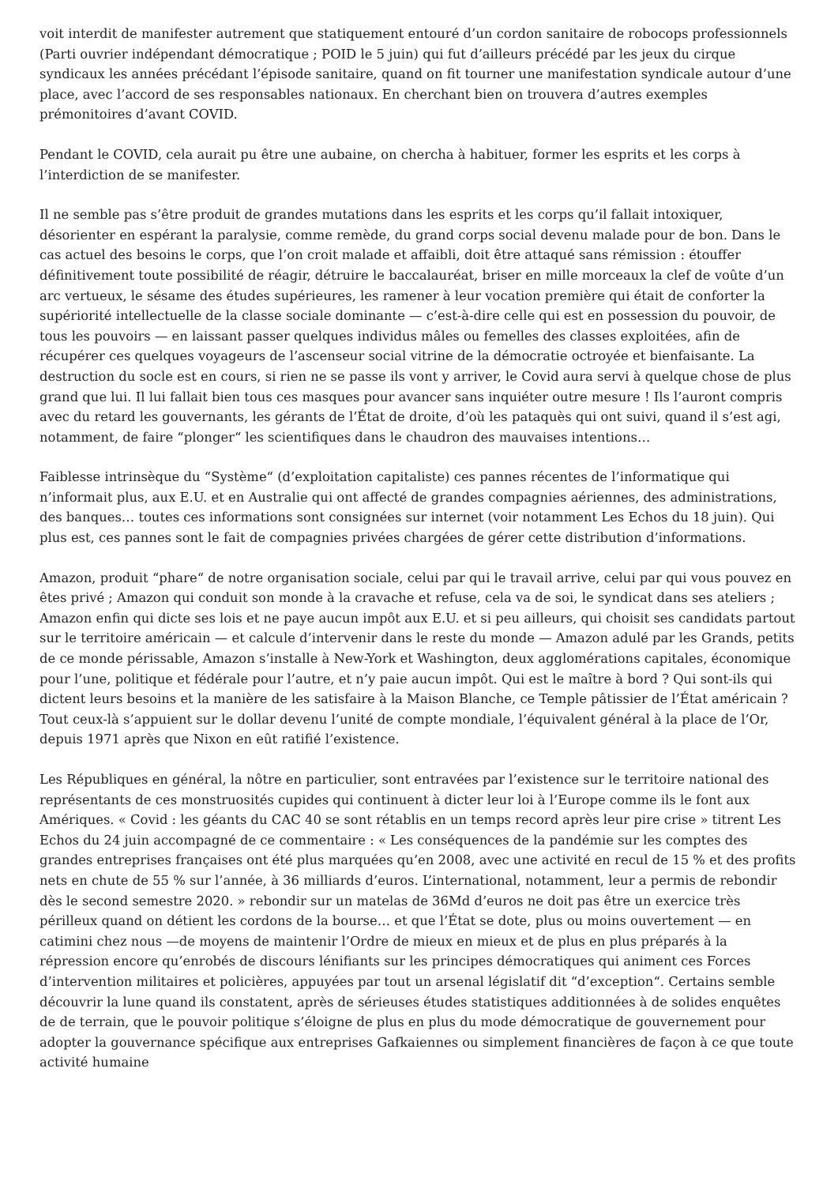voit interdit de manifester autrement que statiquement entouré d’un cordon sanitaire de robocops professionnels (Parti ouvrier indépendant démocratique ; POID le 5 juin) qui fut d’ailleurs précédé par les jeux du cirque syndicaux les années précédant l’épisode sanitaire, quand on fit tourner une manifestation syndicale autour d’une place, avec l’accord de ses responsables nationaux. En cherchant bien on trouvera d’autres exemples prémonitoires d’avant COVID.
Pendant le COVID, cela aurait pu être une aubaine, on chercha à habituer, former les esprits et les corps à l’interdiction de se manifester.
Il ne semble pas s’être produit de grandes mutations dans les esprits et les corps qu’il fallait intoxiquer, désorienter en espérant la paralysie, comme remède, du grand corps social devenu malade pour de bon. Dans le cas actuel des besoins le corps, que l’on croit malade et affaibli, doit être attaqué sans rémission : étouffer définitivement toute possibilité de réagir, détruire le baccalauréat, briser en mille morceaux la clef de voûte d’un arc vertueux, le sésame des études supérieures, les ramener à leur vocation première qui était de conforter la supériorité intellectuelle de la classe sociale dominante — c’est-à-dire celle qui est en possession du pouvoir, de tous les pouvoirs — en laissant passer quelques individus mâles ou femelles des classes exploitées, afin de récupérer ces quelques voyageurs de l’ascenseur social vitrine de la démocratie octroyée et bienfaisante. La destruction du socle est en cours, si rien ne se passe ils vont y arriver, le Covid aura servi à quelque chose de plus grand que lui. Il lui fallait bien tous ces masques pour avancer sans inquiéter outre mesure ! Ils l’auront compris avec du retard les gouvernants, les gérants de l’État de droite, d’où les pataquès qui ont suivi, quand il s’est agi, notamment, de faire “plonger“ les scientifiques dans le chaudron des mauvaises intentions…
Faiblesse intrinsèque du “Système“ (d’exploitation capitaliste) ces pannes récentes de l’informatique qui n’informait plus, aux E.U. et en Australie qui ont affecté de grandes compagnies aériennes, des administrations, des banques… toutes ces informations sont consignées sur internet (voir notamment Les Echos du 18 juin). Qui plus est, ces pannes sont le fait de compagnies privées chargées de gérer cette distribution d’informations.
Amazon, produit “phare“ de notre organisation sociale, celui par qui le travail arrive, celui par qui vous pouvez en êtes privé ; Amazon qui conduit son monde à la cravache et refuse, cela va de soi, le syndicat dans ses ateliers ; Amazon enfin qui dicte ses lois et ne paye aucun impôt aux E.U. et si peu ailleurs, qui choisit ses candidats partout sur le territoire américain — et calcule d’intervenir dans le reste du monde — Amazon adulé par les Grands, petits de ce monde périssable, Amazon s’installe à New-York et Washington, deux agglomérations capitales, économique pour l’une, politique et fédérale pour l’autre, et n’y paie aucun impôt. Qui est le maître à bord ? Qui sont-ils qui dictent leurs besoins et la manière de les satisfaire à la Maison Blanche, ce Temple pâtissier de l’État américain ? Tout ceux-là s’appuient sur le dollar devenu l’unité de compte mondiale, l’équivalent général à la place de l’Or, depuis 1971 après que Nixon en eût ratifié l’existence.
Les Républiques en général, la nôtre en particulier, sont entravées par l’existence sur le territoire national des représentants de ces monstruosités cupides qui continuent à dicter leur loi à l’Europe comme ils le font aux Amériques. « Covid : les géants du CAC 40 se sont rétablis en un temps record après leur pire crise » titrent Les Echos du 24 juin accompagné de ce commentaire : « Les conséquences de la pandémie sur les comptes des grandes entreprises françaises ont été plus marquées qu’en 2008, avec une activité en recul de 15 % et des profits nets en chute de 55 % sur l’année, à 36 milliards d’euros. L’international, notamment, leur a permis de rebondir dès le second semestre 2020. » rebondir sur un matelas de 36Md d’euros ne doit pas être un exercice très périlleux quand on détient les cordons de la bourse… et que l’État se dote, plus ou moins ouvertement — en catimini chez nous —de moyens de maintenir l’Ordre de mieux en mieux et de plus en plus préparés à la répression encore qu’enrobés de discours lénifiants sur les principes démocratiques qui animent ces Forces d’intervention militaires et policières, appuyées par tout un arsenal législatif dit “d’exception“. Certains semble découvrir la lune quand ils constatent, après de sérieuses études statistiques additionnées à de solides enquêtes de de terrain, que le pouvoir politique s’éloigne de plus en plus du mode démocratique de gouvernement pour adopter la gouvernance spécifique aux entreprises Gafkaiennes ou simplement financières de façon à ce que toute activité humaine